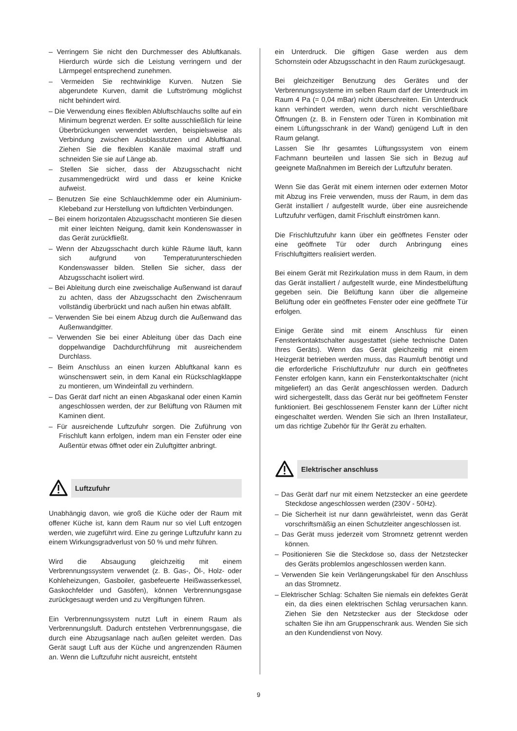– Verringern Sie nicht den Durchmesser des Abluftkanals. Hierdurch würde sich die Leistung verringern und der Lärmpegel entsprechend zunehmen.
– Vermeiden Sie rechtwinklige Kurven. Nutzen Sie abgerundete Kurven, damit die Luftströmung möglichst nicht behindert wird.
– Die Verwendung eines flexiblen Abluftschlauchs sollte auf ein Minimum begrenzt werden. Er sollte ausschließlich für leine Überbrückungen verwendet werden, beispielsweise als Verbindung zwischen Ausblasstutzen und Abluftkanal. Ziehen Sie die flexiblen Kanäle maximal straff und schneiden Sie sie auf Länge ab.
– Stellen Sie sicher, dass der Abzugsschacht nicht zusammengedrückt wird und dass er keine Knicke aufweist.
– Benutzen Sie eine Schlauchklemme oder ein Aluminium-Klebeband zur Herstellung von luftdichten Verbindungen.
– Bei einem horizontalen Abzugsschacht montieren Sie diesen mit einer leichten Neigung, damit kein Kondenswasser in das Gerät zurückfließt.
– Wenn der Abzugsschacht durch kühle Räume läuft, kann sich aufgrund von Temperaturunterschieden Kondenswasser bilden. Stellen Sie sicher, dass der Abzugsschacht isoliert wird.
– Bei Ableitung durch eine zweischalige Außenwand ist darauf zu achten, dass der Abzugsschacht den Zwischenraum vollständig überbrückt und nach außen hin etwas abfällt.
– Verwenden Sie bei einem Abzug durch die Außenwand das Außenwandgitter.
– Verwenden Sie bei einer Ableitung über das Dach eine doppelwandige Dachdurchführung mit ausreichendem Durchlass.
– Beim Anschluss an einen kurzen Abluftkanal kann es wünschenswert sein, in dem Kanal ein Rückschlagklappe zu montieren, um Windeinfall zu verhindern.
– Das Gerät darf nicht an einen Abgaskanal oder einen Kamin angeschlossen werden, der zur Belüftung von Räumen mit Kaminen dient.
– Für ausreichende Luftzufuhr sorgen. Die Zuführung von Frischluft kann erfolgen, indem man ein Fenster oder eine Außentür etwas öffnet oder ein Zuluftgitter anbringt.
Luftzufuhr
Unabhängig davon, wie groß die Küche oder der Raum mit offener Küche ist, kann dem Raum nur so viel Luft entzogen werden, wie zugeführt wird. Eine zu geringe Luftzufuhr kann zu einem Wirkungsgradverlust von 50 % und mehr führen.
Wird die Absaugung gleichzeitig mit einem Verbrennungssystem verwendet (z. B. Gas-, Öl-, Holz- oder Kohleheizungen, Gasboiler, gasbefeuerte Heißwasserkessel, Gaskochfelder und Gasöfen), können Verbrennungsgase zurückgesaugt werden und zu Vergiftungen führen.
Ein Verbrennungssystem nutzt Luft in einem Raum als Verbrennungsluft. Dadurch entstehen Verbrennungsgase, die durch eine Abzugsanlage nach außen geleitet werden. Das Gerät saugt Luft aus der Küche und angrenzenden Räumen an. Wenn die Luftzufuhr nicht ausreicht, entsteht
ein Unterdruck. Die giftigen Gase werden aus dem Schornstein oder Abzugsschacht in den Raum zurückgesaugt.
Bei gleichzeitiger Benutzung des Gerätes und der Verbrennungssysteme im selben Raum darf der Unterdruck im Raum 4 Pa (= 0,04 mBar) nicht überschreiten. Ein Unterdruck kann verhindert werden, wenn durch nicht verschließbare Öffnungen (z. B. in Fenstern oder Türen in Kombination mit einem Lüftungsschrank in der Wand) genügend Luft in den Raum gelangt.
Lassen Sie Ihr gesamtes Lüftungssystem von einem Fachmann beurteilen und lassen Sie sich in Bezug auf geeignete Maßnahmen im Bereich der Luftzufuhr beraten.
Wenn Sie das Gerät mit einem internen oder externen Motor mit Abzug ins Freie verwenden, muss der Raum, in dem das Gerät installiert / aufgestellt wurde, über eine ausreichende Luftzufuhr verfügen, damit Frischluft einströmen kann.
Die Frischluftzufuhr kann über ein geöffnetes Fenster oder eine geöffnete Tür oder durch Anbringung eines Frischluftgitters realisiert werden.
Bei einem Gerät mit Rezirkulation muss in dem Raum, in dem das Gerät installiert / aufgestellt wurde, eine Mindestbelüftung gegeben sein. Die Belüftung kann über die allgemeine Belüftung oder ein geöffnetes Fenster oder eine geöffnete Tür erfolgen.
Einige Geräte sind mit einem Anschluss für einen Fensterkontaktschalter ausgestattet (siehe technische Daten Ihres Geräts). Wenn das Gerät gleichzeitig mit einem Heizgerät betrieben werden muss, das Raumluft benötigt und die erforderliche Frischluftzufuhr nur durch ein geöffnetes Fenster erfolgen kann, kann ein Fensterkontaktschalter (nicht mitgeliefert) an das Gerät angeschlossen werden. Dadurch wird sichergestellt, dass das Gerät nur bei geöffnetem Fenster funktioniert. Bei geschlossenem Fenster kann der Lüfter nicht eingeschaltet werden. Wenden Sie sich an Ihren Installateur, um das richtige Zubehör für Ihr Gerät zu erhalten.
Elektrischer anschluss
– Das Gerät darf nur mit einem Netzstecker an eine geerdete Steckdose angeschlossen werden (230V - 50Hz).
– Die Sicherheit ist nur dann gewährleistet, wenn das Gerät vorschriftsmäßig an einen Schutzleiter angeschlossen ist.
– Das Gerät muss jederzeit vom Stromnetz getrennt werden können.
– Positionieren Sie die Steckdose so, dass der Netzstecker des Geräts problemlos angeschlossen werden kann.
– Verwenden Sie kein Verlängerungskabel für den Anschluss an das Stromnetz.
– Elektrischer Schlag: Schalten Sie niemals ein defektes Gerät ein, da dies einen elektrischen Schlag verursachen kann. Ziehen Sie den Netzstecker aus der Steckdose oder schalten Sie ihn am Gruppenschrank aus. Wenden Sie sich an den Kundendienst von Novy.
9